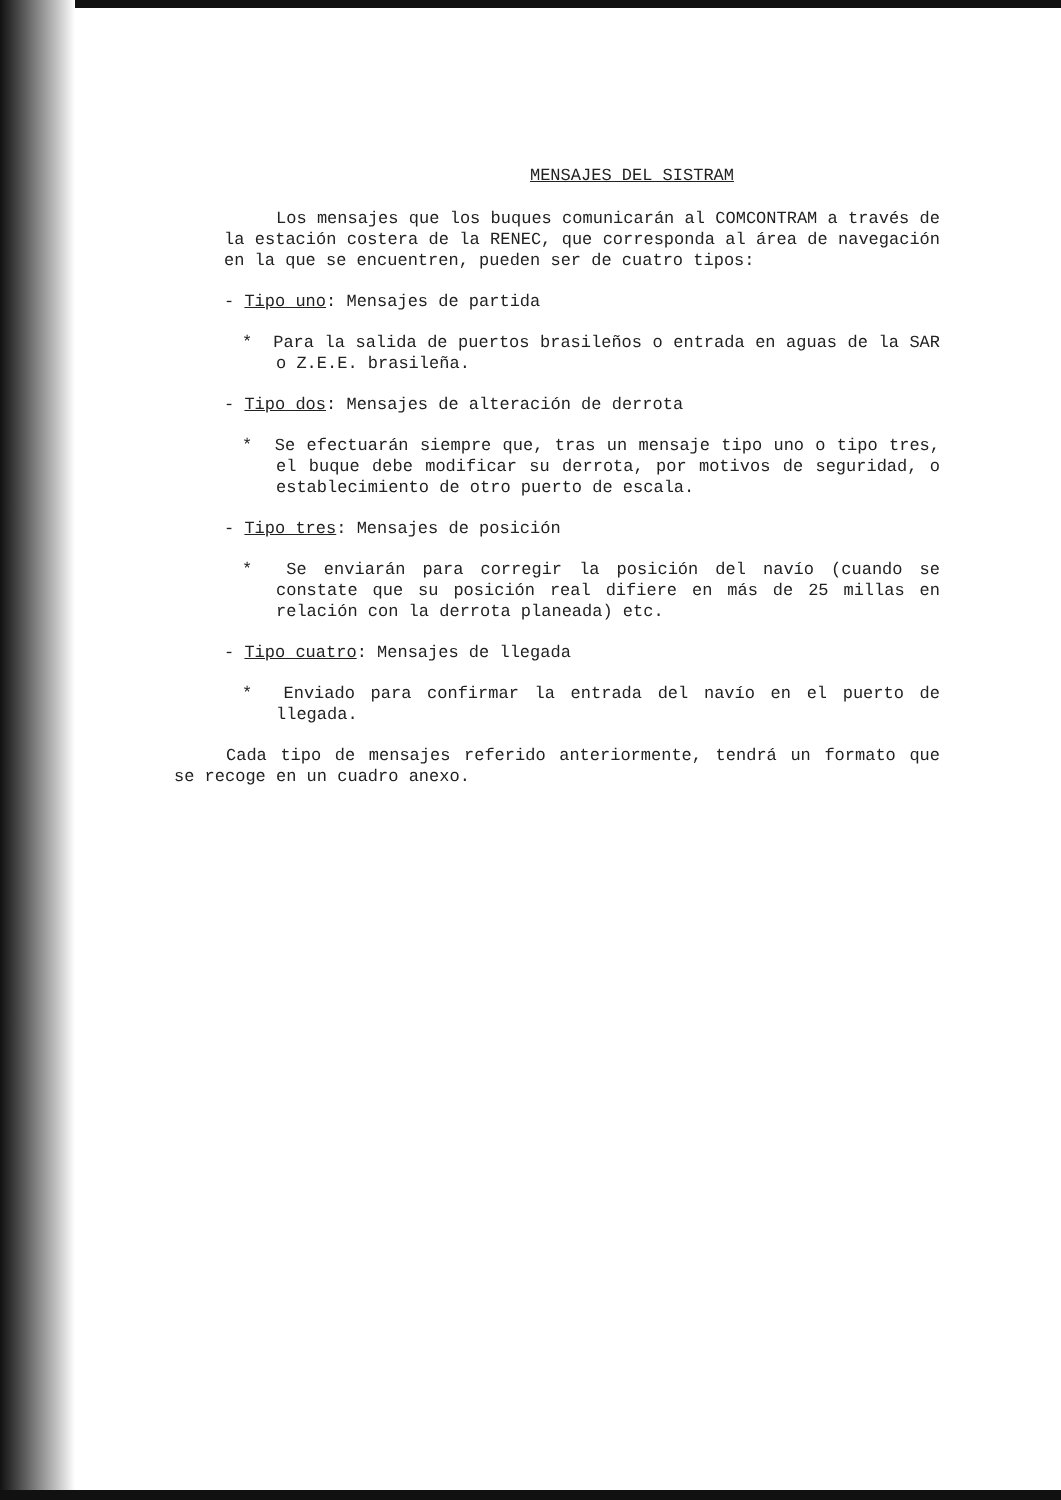MENSAJES DEL SISTRAM
Los mensajes que los buques comunicarán al COMCONTRAM a través de la estación costera de la RENEC, que corresponda al área de navegación en la que se encuentren, pueden ser de cuatro tipos:
- Tipo uno: Mensajes de partida
* Para la salida de puertos brasileños o entrada en aguas de la SAR o Z.E.E. brasileña.
- Tipo dos: Mensajes de alteración de derrota
* Se efectuarán siempre que, tras un mensaje tipo uno o tipo tres, el buque debe modificar su derrota, por motivos de seguridad, o establecimiento de otro puerto de escala.
- Tipo tres: Mensajes de posición
* Se enviarán para corregir la posición del navío (cuando se constate que su posición real difiere en más de 25 millas en relación con la derrota planeada) etc.
- Tipo cuatro: Mensajes de llegada
* Enviado para confirmar la entrada del navío en el puerto de llegada.
Cada tipo de mensajes referido anteriormente, tendrá un formato que se recoge en un cuadro anexo.